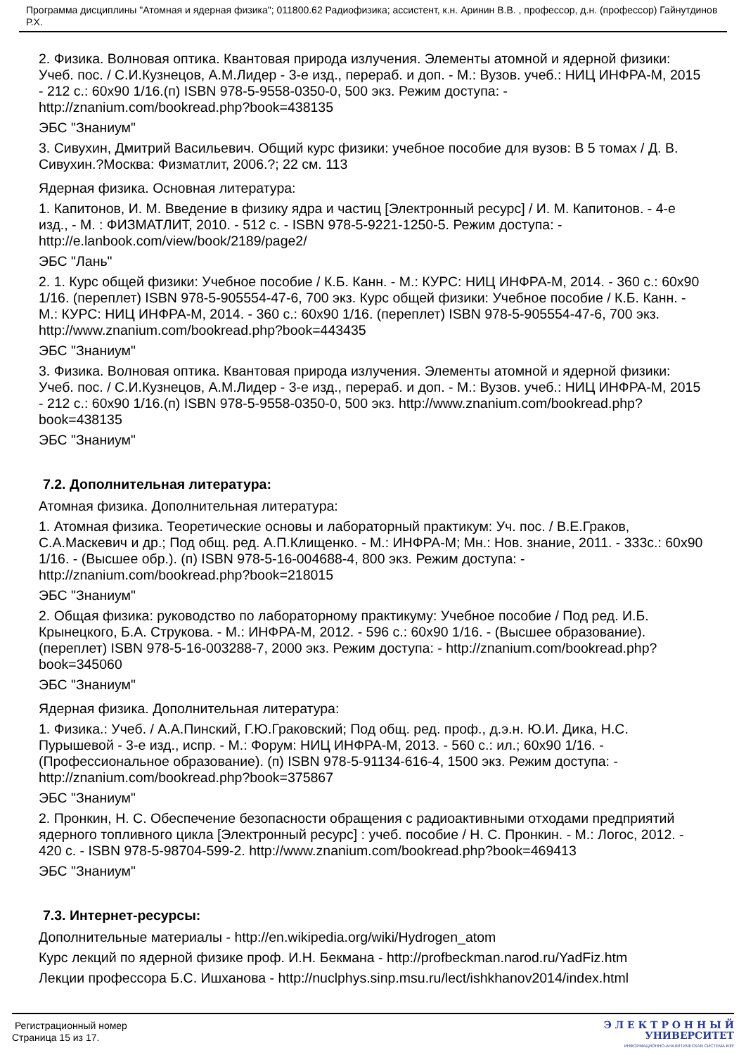Программа дисциплины "Атомная и ядерная физика"; 011800.62 Радиофизика; ассистент, к.н. Аринин В.В. , профессор, д.н. (профессор) Гайнутдинов Р.Х.
2. Физика. Волновая оптика. Квантовая природа излучения. Элементы атомной и ядерной физики: Учеб. пос. / С.И.Кузнецов, А.М.Лидер - 3-е изд., перераб. и доп. - М.: Вузов. учеб.: НИЦ ИНФРА-М, 2015 - 212 с.: 60x90 1/16.(п) ISBN 978-5-9558-0350-0, 500 экз. Режим доступа: - http://znanium.com/bookread.php?book=438135
ЭБС "Знаниум"
3. Сивухин, Дмитрий Васильевич. Общий курс физики: учебное пособие для вузов: В 5 томах / Д. В. Сивухин.?Москва: Физматлит, 2006.?; 22 см. 113
Ядерная физика. Основная литература:
1. Капитонов, И. М. Введение в физику ядра и частиц [Электронный ресурс] / И. М. Капитонов. - 4-е изд., - М. : ФИЗМАТЛИТ, 2010. - 512 с. - ISBN 978-5-9221-1250-5. Режим доступа: - http://e.lanbook.com/view/book/2189/page2/
ЭБС "Лань"
2. 1. Курс общей физики: Учебное пособие / К.Б. Канн. - М.: КУРС: НИЦ ИНФРА-М, 2014. - 360 с.: 60x90 1/16. (переплет) ISBN 978-5-905554-47-6, 700 экз. Курс общей физики: Учебное пособие / К.Б. Канн. - М.: КУРС: НИЦ ИНФРА-М, 2014. - 360 с.: 60x90 1/16. (переплет) ISBN 978-5-905554-47-6, 700 экз. http://www.znanium.com/bookread.php?book=443435
ЭБС "Знаниум"
3. Физика. Волновая оптика. Квантовая природа излучения. Элементы атомной и ядерной физики: Учеб. пос. / С.И.Кузнецов, А.М.Лидер - 3-е изд., перераб. и доп. - М.: Вузов. учеб.: НИЦ ИНФРА-М, 2015 - 212 с.: 60x90 1/16.(п) ISBN 978-5-9558-0350-0, 500 экз. http://www.znanium.com/bookread.php?book=438135
ЭБС "Знаниум"
7.2. Дополнительная литература:
Атомная физика. Дополнительная литература:
1. Атомная физика. Теоретические основы и лабораторный практикум: Уч. пос. / В.Е.Граков, С.А.Маскевич и др.; Под общ. ред. А.П.Клищенко. - М.: ИНФРА-М; Мн.: Нов. знание, 2011. - 333с.: 60x90 1/16. - (Высшее обр.). (п) ISBN 978-5-16-004688-4, 800 экз. Режим доступа: - http://znanium.com/bookread.php?book=218015
ЭБС "Знаниум"
2. Общая физика: руководство по лабораторному практикуму: Учебное пособие / Под ред. И.Б. Крынецкого, Б.А. Струкова. - М.: ИНФРА-М, 2012. - 596 с.: 60x90 1/16. - (Высшее образование). (переплет) ISBN 978-5-16-003288-7, 2000 экз. Режим доступа: - http://znanium.com/bookread.php?book=345060
ЭБС "Знаниум"
Ядерная физика. Дополнительная литература:
1. Физика.: Учеб. / А.А.Пинский, Г.Ю.Граковский; Под общ. ред. проф., д.э.н. Ю.И. Дика, Н.С. Пурышевой - 3-е изд., испр. - М.: Форум: НИЦ ИНФРА-М, 2013. - 560 с.: ил.; 60x90 1/16. - (Профессиональное образование). (п) ISBN 978-5-91134-616-4, 1500 экз. Режим доступа: - http://znanium.com/bookread.php?book=375867
ЭБС "Знаниум"
2. Пронкин, Н. С. Обеспечение безопасности обращения с радиоактивными отходами предприятий ядерного топливного цикла [Электронный ресурс] : учеб. пособие / Н. С. Пронкин. - М.: Логос, 2012. - 420 с. - ISBN 978-5-98704-599-2. http://www.znanium.com/bookread.php?book=469413
ЭБС "Знаниум"
7.3. Интернет-ресурсы:
Дополнительные материалы - http://en.wikipedia.org/wiki/Hydrogen_atom
Курс лекций по ядерной физике проф. И.Н. Бекмана - http://profbeckman.narod.ru/YadFiz.htm
Лекции профессора Б.С. Ишханова - http://nuclphys.sinp.msu.ru/lect/ishkhanov2014/index.html
Регистрационный номер
Страница 15 из 17.
Э Л Е К Т Р О Н Н Ы Й
УНИВЕРСИТЕТ
ИНФОРМАЦИОННО-АНАЛИТИЧЕСКАЯ СИСТЕМА КФУ